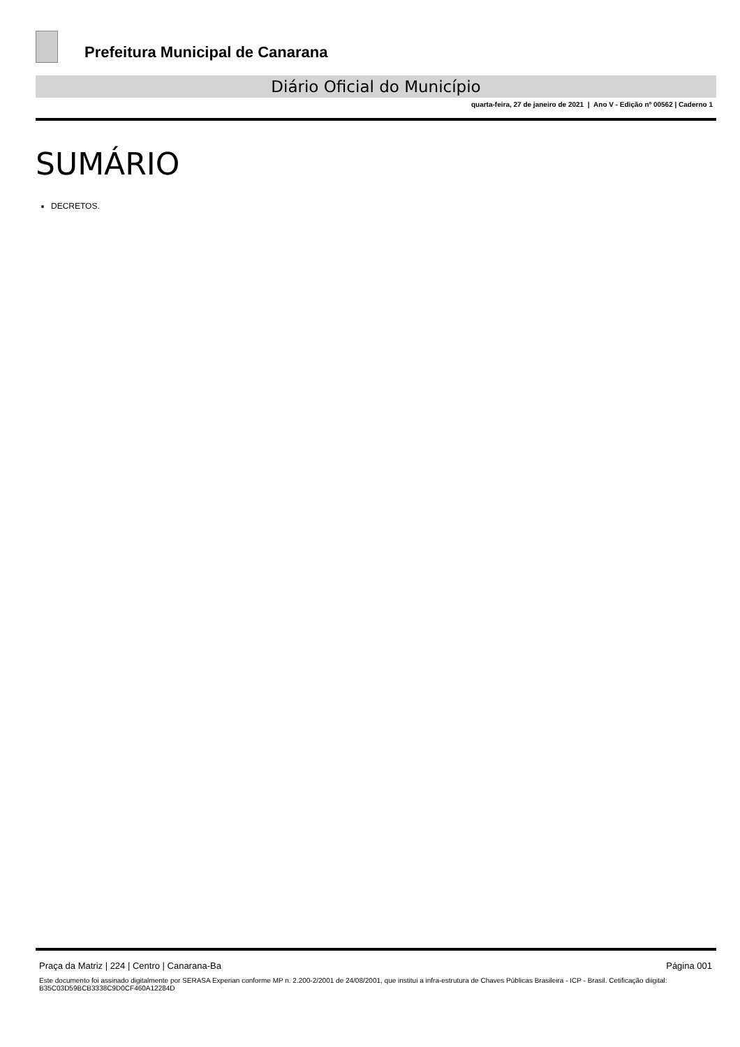Prefeitura Municipal de Canarana
Diário Oficial do Município
quarta-feira, 27 de janeiro de 2021 | Ano V - Edição nº 00562 | Caderno 1
SUMÁRIO
DECRETOS.
Praça da Matriz | 224 | Centro | Canarana-Ba Página 001
Este documento foi assinado digitalmente por SERASA Experian conforme MP n. 2.200-2/2001 de 24/08/2001, que institui a infra-estrutura de Chaves Públicas Brasileira - ICP - Brasil. Cetificação diigital: B35C03D59BCB3338C9D0CF460A12284D